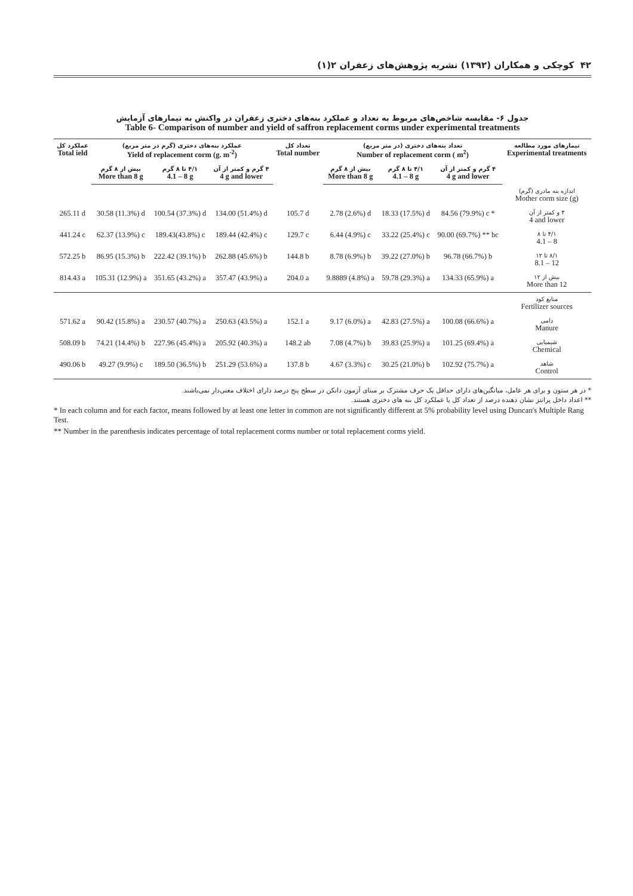۴۲ کوچکی و همکاران (۱۳۹۲) نشریه پژوهش‌های زعفران ۲(۱)
جدول ۶- مقایسه شاخص‌های مربوط به تعداد و عملکرد بنه‌های دختری زعفران در واکنش به تیمارهای آزمایش
Table 6- Comparison of number and yield of saffron replacement corms under experimental treatments
| عملکرد کل Total ield | عملکرد بنه‌های دختری (گرم در متر مربع) Yield of replacement corm (g. m<sup>-2</sup>) | | | تعداد کل Total number | تعداد بنه‌های دختری (در متر مربع) Number of replacement corm ( m<sup>2</sup>) | | | تیمارهای مورد مطالعه Experimental treatments |
| --- | --- | --- | --- | --- | --- | --- | --- | --- |
| | بیش از ۸ گرم More than 8 g | ۴/۱ تا ۸ گرم 4.1 – 8 g | ۴ گرم و کمتر از آن 4 g and lower | | بیش از ۸ گرم More than 8 g | ۴/۱ تا ۸ گرم 4.1 – 8 g | ۴ گرم و کمتر از آن 4 g and lower | |
| | | | | | | | | اندازه بنه مادری (گرم) Mother corm size (g) |
| 265.11 d | 30.58 (11.3%) d | 100.54 (37.3%) d | 134.00 (51.4%) d | 105.7 d | 2.78 (2.6%) d | 18.33 (17.5%) d | 84.56 (79.9%) c * | ۴ و کمتر از آن 4 and lower |
| 441.24 c | 62.37 (13.9%) c | 189.43(43.8%) c | 189.44 (42.4%) c | 129.7 c | 6.44 (4.9%) c | 33.22 (25.4%) c | 90.00 (69.7%) ** bc | ۴/۱ تا ۸ 4.1 – 8 |
| 572.25 b | 86.95 (15.3%) b | 222.42 (39.1%) b | 262.88 (45.6%) b | 144.8 b | 8.78 (6.9%) b | 39.22 (27.0%) b | 96.78 (66.7%) b | ۸/۱ تا ۱۲ 8.1 – 12 |
| 814.43 a | 105.31 (12.9%) a | 351.65 (43.2%) a | 357.47 (43.9%) a | 204.0 a | 9.8889 (4.8%) a | 59.78 (29.3%) a | 134.33 (65.9%) a | بیش از ۱۲ More than 12 |
| | | | | | | | | منابع کود Fertilizer sources |
| 571.62 a | 90.42 (15.8%) a | 230.57 (40.7%) a | 250.63 (43.5%) a | 152.1 a | 9.17 (6.0%) a | 42.83 (27.5%) a | 100.08 (66.6%) a | دامی Manure |
| 508.09 b | 74.21 (14.4%) b | 227.96 (45.4%) a | 205.92 (40.3%) a | 148.2 ab | 7.08 (4.7%) b | 39.83 (25.9%) a | 101.25 (69.4%) a | شیمیایی Chemical |
| 490.06 b | 49.27 (9.9%) c | 189.50 (36.5%) b | 251.29 (53.6%) a | 137.8 b | 4.67 (3.3%) c | 30.25 (21.0%) b | 102.92 (75.7%) a | شاهد Control |
* در هر ستون و برای هر عامل، میانگین‌های دارای حداقل یک حرف مشترک بر مبنای آزمون دانکن در سطح پنج درصد دارای اختلاف معنی‌دار نمی‌باشند.
** اعداد داخل پرانتز نشان دهنده درصد از تعداد کل یا عملکرد کل بنه های دختری هستند.
* In each column and for each factor, means followed by at least one letter in common are not significantly different at 5% probability level using Duncan's Multiple Rang Test.
** Number in the parenthesis indicates percentage of total replacement corms number or total replacement corms yield.